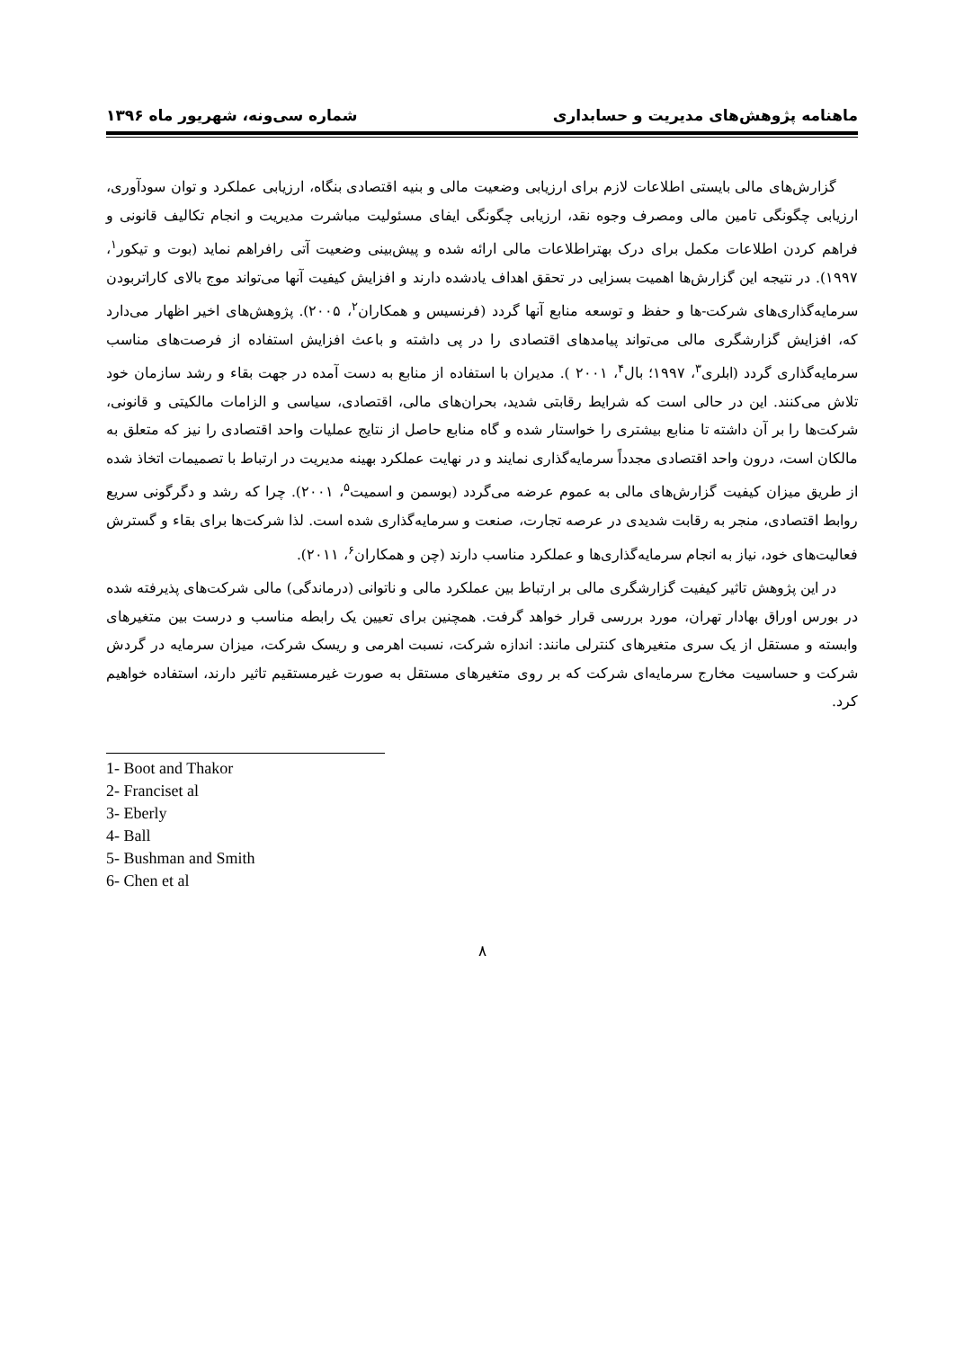ماهنامه پژوهش‌های مدیریت و حسابداری شماره سی‌ونه، شهریور ماه ۱۳۹۶
گزارش‌های مالی بایستی اطلاعات لازم برای ارزیابی وضعیت مالی و بنیه اقتصادی بنگاه، ارزیابی عملکرد و توان سودآوری، ارزیابی چگونگی تامین مالی ومصرف وجوه نقد، ارزیابی چگونگی ایفای مسئولیت مباشرت مدیریت و انجام تکالیف قانونی و فراهم کردن اطلاعات مکمل برای درک بهتراطلاعات مالی ارائه شده و پیش‌بینی وضعیت آتی رافراهم نماید (بوت و تیکور<sup>۱</sup>، ۱۹۹۷). در نتیجه این گزارش‌ها اهمیت بسزایی در تحقق اهداف یادشده دارند و افزایش کیفیت آنها می‌تواند موج بالای کاراتربودن سرمایه‌گذاری‌های شرکت-ها و حفظ و توسعه منابع آنها گردد (فرنسیس و همکاران<sup>۲</sup>، ۲۰۰۵). پژوهش‌های اخیر اظهار می‌دارد که، افزایش گزارشگری مالی می‌تواند پیامدهای اقتصادی را در پی داشته و باعث افزایش استفاده از فرصت‌های مناسب سرمایه‌گذاری گردد (ابلری<sup>۳</sup>، ۱۹۹۷؛ بال<sup>۴</sup>، ۲۰۰۱ ). مدیران با استفاده از منابع به دست آمده در جهت بقاء و رشد سازمان خود تلاش می‌کنند. این در حالی است که شرایط رقابتی شدید، بحران‌های مالی، اقتصادی، سیاسی و الزامات مالکیتی و قانونی، شرکت‌ها را بر آن داشته تا منابع بیشتری را خواستار شده و گاه منابع حاصل از نتایج عملیات واحد اقتصادی را نیز که متعلق به مالکان است، درون واحد اقتصادی مجدداً سرمایه‌گذاری نمایند و در نهایت عملکرد بهینه مدیریت در ارتباط با تصمیمات اتخاذ شده از طریق میزان کیفیت گزارش‌های مالی به عموم عرضه می‌گردد (بوسمن و اسمیت<sup>۵</sup>، ۲۰۰۱). چرا که رشد و دگرگونی سریع روابط اقتصادی، منجر به رقابت شدیدی در عرصه تجارت، صنعت و سرمایه‌گذاری شده است. لذا شرکت‌ها برای بقاء و گسترش فعالیت‌های خود، نیاز به انجام سرمایه‌گذاری‌ها و عملکرد مناسب دارند (چن و همکاران<sup>۶</sup>، ۲۰۱۱).
در این پژوهش تاثیر کیفیت گزارشگری مالی بر ارتباط بین عملکرد مالی و ناتوانی (درماندگی) مالی شرکت‌های پذیرفته شده در بورس اوراق بهادار تهران، مورد بررسی قرار خواهد گرفت. همچنین برای تعیین یک رابطه مناسب و درست بین متغیرهای وابسته و مستقل از یک سری متغیرهای کنترلی مانند: اندازه شرکت، نسبت اهرمی و ریسک شرکت، میزان سرمایه در گردش شرکت و حساسیت مخارج سرمایه‌ای شرکت که بر روی متغیرهای مستقل به صورت غیرمستقیم تاثیر دارند، استفاده خواهیم کرد.
1- Boot and Thakor
2- Franciset al
3- Eberly
4- Ball
5- Bushman and Smith
6- Chen et al
۸